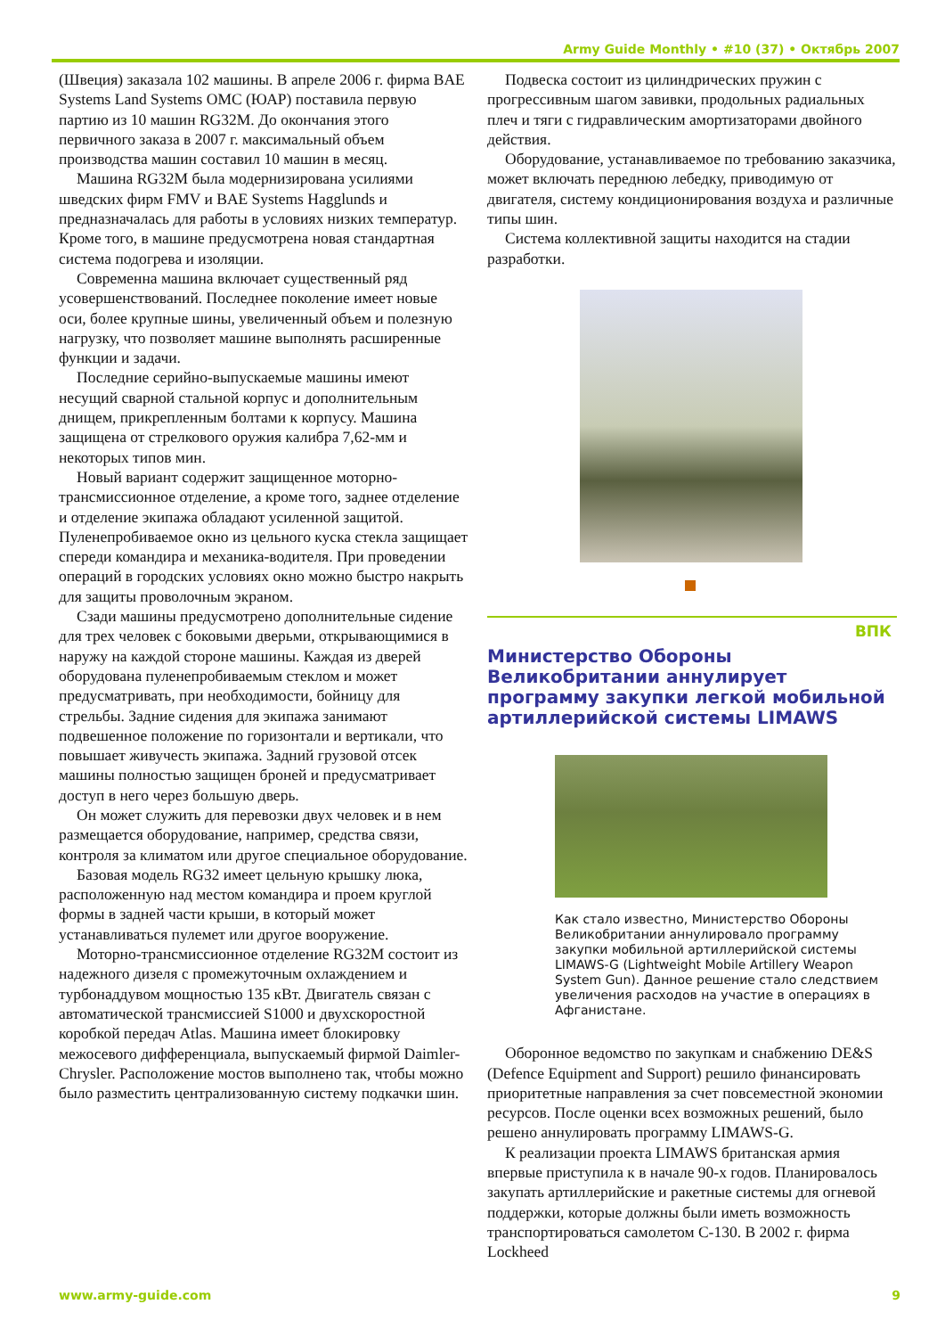Army Guide Monthly • #10 (37) • Октябрь 2007
(Швеция) заказала 102 машины. В апреле 2006 г. фирма BAE Systems Land Systems OMC (ЮАР) поставила первую партию из 10 машин RG32M. До окончания этого первичного заказа в 2007 г. максимальный объем производства машин составил 10 машин в месяц.
Машина RG32M была модернизирована усилиями шведских фирм FMV и BAE Systems Hagglunds и предназначалась для работы в условиях низких температур. Кроме того, в машине предусмотрена новая стандартная система подогрева и изоляции.
Современна машина включает существенный ряд усовершенствований. Последнее поколение имеет новые оси, более крупные шины, увеличенный объем и полезную нагрузку, что позволяет машине выполнять расширенные функции и задачи.
Последние серийно-выпускаемые машины имеют несущий сварной стальной корпус и дополнительным днищем, прикрепленным болтами к корпусу. Машина защищена от стрелкового оружия калибра 7,62-мм и некоторых типов мин.
Новый вариант содержит защищенное моторно-трансмиссионное отделение, а кроме того, заднее отделение и отделение экипажа обладают усиленной защитой. Пуленепробиваемое окно из цельного куска стекла защищает спереди командира и механика-водителя. При проведении операций в городских условиях окно можно быстро накрыть для защиты проволочным экраном.
Сзади машины предусмотрено дополнительные сидение для трех человек с боковыми дверьми, открывающимися в наружу на каждой стороне машины. Каждая из дверей оборудована пуленепробиваемым стеклом и может предусматривать, при необходимости, бойницу для стрельбы. Задние сидения для экипажа занимают подвешенное положение по горизонтали и вертикали, что повышает живучесть экипажа. Задний грузовой отсек машины полностью защищен броней и предусматривает доступ в него через большую дверь.
Он может служить для перевозки двух человек и в нем размещается оборудование, например, средства связи, контроля за климатом или другое специальное оборудование.
Базовая модель RG32 имеет цельную крышку люка, расположенную над местом командира и проем круглой формы в задней части крыши, в который может устанавливаться пулемет или другое вооружение.
Моторно-трансмиссионное отделение RG32M состоит из надежного дизеля с промежуточным охлаждением и турбонаддувом мощностью 135 кВт. Двигатель связан с автоматической трансмиссией S1000 и двухскоростной коробкой передач Atlas. Машина имеет блокировку межосевого дифференциала, выпускаемый фирмой Daimler-Chrysler. Расположение мостов выполнено так, чтобы можно было разместить централизованную систему подкачки шин.
Подвеска состоит из цилиндрических пружин с прогрессивным шагом завивки, продольных радиальных плеч и тяги с гидравлическим амортизаторами двойного действия.
Оборудование, устанавливаемое по требованию заказчика, может включать переднюю лебедку, приводимую от двигателя, систему кондиционирования воздуха и различные типы шин.
Система коллективной защиты находится на стадии разработки.
ВПК
Министерство Обороны Великобритании аннулирует программу закупки легкой мобильной артиллерийской системы LIMAWS
Как стало известно, Министерство Обороны Великобритании аннулировало программу закупки мобильной артиллерийской системы LIMAWS-G (Lightweight Mobile Artillery Weapon System Gun). Данное решение стало следствием увеличения расходов на участие в операциях в Афганистане.
Оборонное ведомство по закупкам и снабжению DE&S (Defence Equipment and Support) решило финансировать приоритетные направления за счет повсеместной экономии ресурсов. После оценки всех возможных решений, было решено аннулировать программу LIMAWS-G.
К реализации проекта LIMAWS британская армия впервые приступила к в начале 90-х годов. Планировалось закупать артиллерийские и ракетные системы для огневой поддержки, которые должны были иметь возможность транспортироваться самолетом C-130. В 2002 г. фирма Lockheed
www.army-guide.com 9